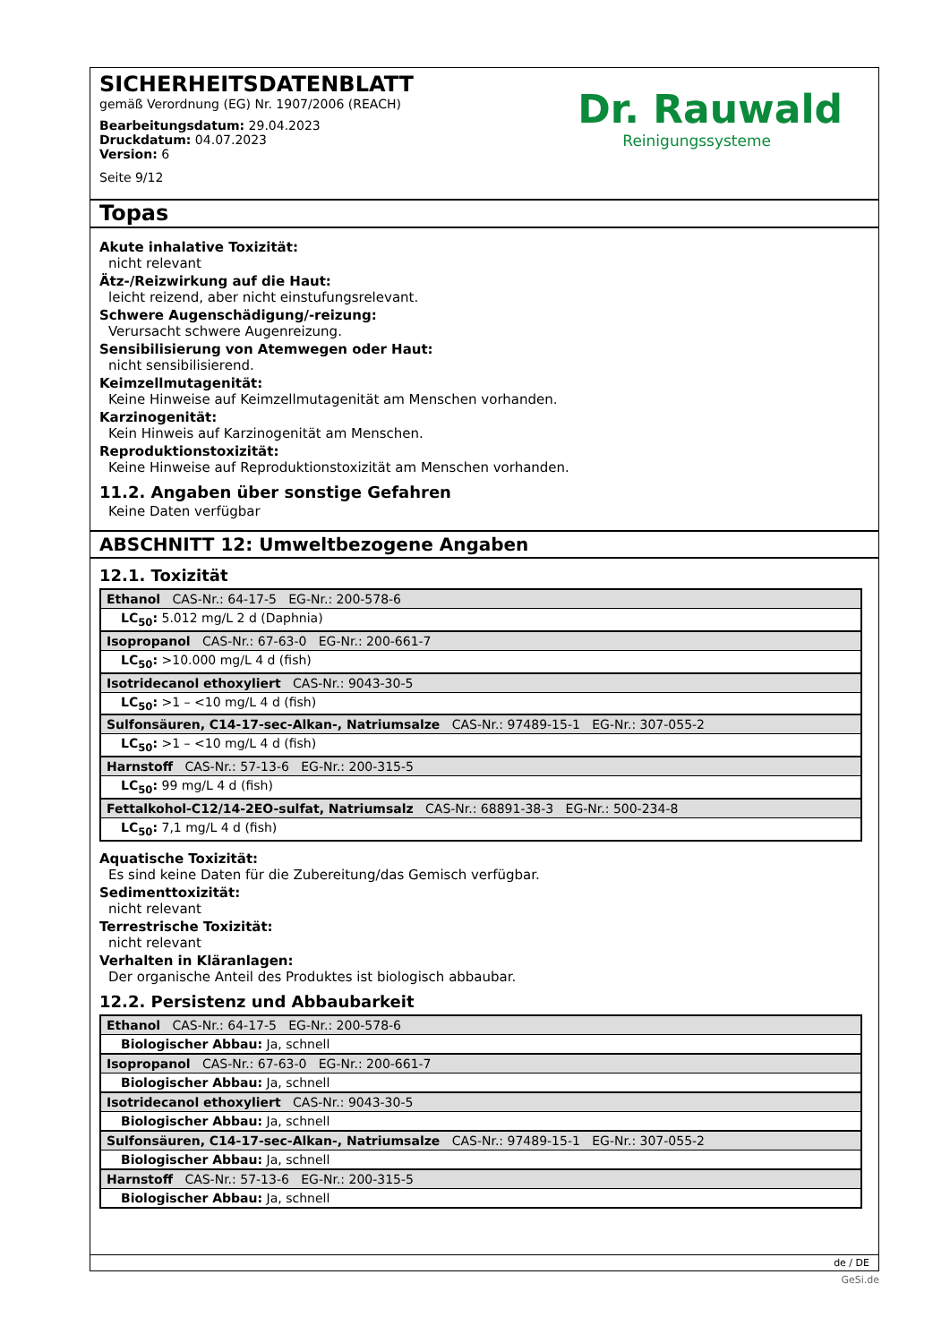SICHERHEITSDATENBLATT
gemäß Verordnung (EG) Nr. 1907/2006 (REACH)
Bearbeitungsdatum: 29.04.2023
Druckdatum: 04.07.2023
Version: 6
Seite 9/12
Dr. Rauwald
Reinigungssysteme
Topas
Akute inhalative Toxizität:
nicht relevant
Ätz-/Reizwirkung auf die Haut:
leicht reizend, aber nicht einstufungsrelevant.
Schwere Augenschädigung/-reizung:
Verursacht schwere Augenreizung.
Sensibilisierung von Atemwegen oder Haut:
nicht sensibilisierend.
Keimzellmutagenität:
Keine Hinweise auf Keimzellmutagenität am Menschen vorhanden.
Karzinogenität:
Kein Hinweis auf Karzinogenität am Menschen.
Reproduktionstoxizität:
Keine Hinweise auf Reproduktionstoxizität am Menschen vorhanden.
11.2. Angaben über sonstige Gefahren
Keine Daten verfügbar
ABSCHNITT 12: Umweltbezogene Angaben
12.1. Toxizität
| Ethanol CAS-Nr.: 64-17-5 EG-Nr.: 200-578-6 |
| LC<sub>50</sub>: 5.012 mg/L 2 d (Daphnia) |
| Isopropanol CAS-Nr.: 67-63-0 EG-Nr.: 200-661-7 |
| LC<sub>50</sub>: >10.000 mg/L 4 d (fish) |
| Isotridecanol ethoxyliert CAS-Nr.: 9043-30-5 |
| LC<sub>50</sub>: >1 – <10 mg/L 4 d (fish) |
| Sulfonsäuren, C14-17-sec-Alkan-, Natriumsalze CAS-Nr.: 97489-15-1 EG-Nr.: 307-055-2 |
| LC<sub>50</sub>: >1 – <10 mg/L 4 d (fish) |
| Harnstoff CAS-Nr.: 57-13-6 EG-Nr.: 200-315-5 |
| LC<sub>50</sub>: 99 mg/L 4 d (fish) |
| Fettalkohol-C12/14-2EO-sulfat, Natriumsalz CAS-Nr.: 68891-38-3 EG-Nr.: 500-234-8 |
| LC<sub>50</sub>: 7,1 mg/L 4 d (fish) |
Aquatische Toxizität:
Es sind keine Daten für die Zubereitung/das Gemisch verfügbar.
Sedimenttoxizität:
nicht relevant
Terrestrische Toxizität:
nicht relevant
Verhalten in Kläranlagen:
Der organische Anteil des Produktes ist biologisch abbaubar.
12.2. Persistenz und Abbaubarkeit
| Ethanol CAS-Nr.: 64-17-5 EG-Nr.: 200-578-6 |
| Biologischer Abbau: Ja, schnell |
| Isopropanol CAS-Nr.: 67-63-0 EG-Nr.: 200-661-7 |
| Biologischer Abbau: Ja, schnell |
| Isotridecanol ethoxyliert CAS-Nr.: 9043-30-5 |
| Biologischer Abbau: Ja, schnell |
| Sulfonsäuren, C14-17-sec-Alkan-, Natriumsalze CAS-Nr.: 97489-15-1 EG-Nr.: 307-055-2 |
| Biologischer Abbau: Ja, schnell |
| Harnstoff CAS-Nr.: 57-13-6 EG-Nr.: 200-315-5 |
| Biologischer Abbau: Ja, schnell |
de / DE
GeSi.de